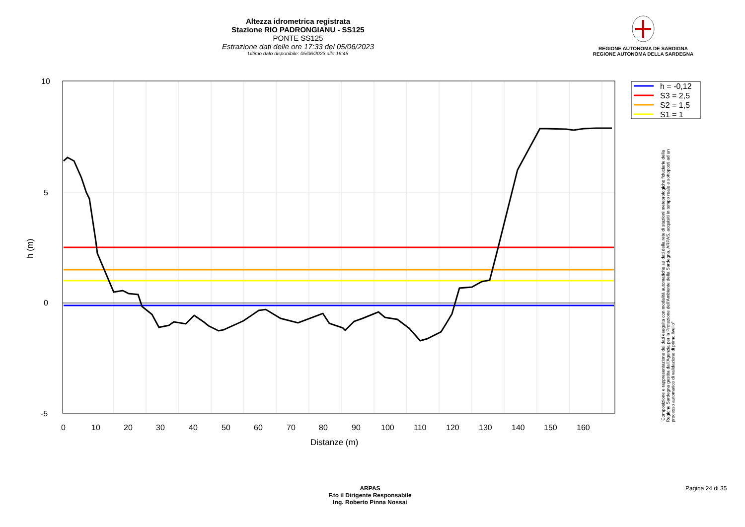Altezza idrometrica registrata
Stazione RIO PADRONGIANU - SS125
PONTE SS125
Estrazione dati delle ore 17:33 del 05/06/2023
Ultimo dato disponibile: 05/06/2023 alle 16:45
REGIONE AUTÒNOMA DE SARDIGNA
REGIONE AUTONOMA DELLA SARDEGNA
10
5
0
-5
0
10
20
30
40
50
60
70
80
90
100
110
120
130
140
150
160
Distanze (m)
h (m)
h = -0,12
S3 = 2,5
S2 = 1,5
S1 = 1
"Composizione e rappresentazione dei dati eseguita con modalità automatiche su dati della rete di stazioni meteorologiche fiduciarie della Regione Sardegna gestita dall'Agenzia per la Protezione dell'Ambiente della Sardegna, ARPAS, acquisiti in tempo reale e sottoposti ad un processo automatico di validazione di primo livello"
ARPAS
F.to il Dirigente Responsabile
Ing. Roberto Pinna Nossai
Pagina 24 di 35